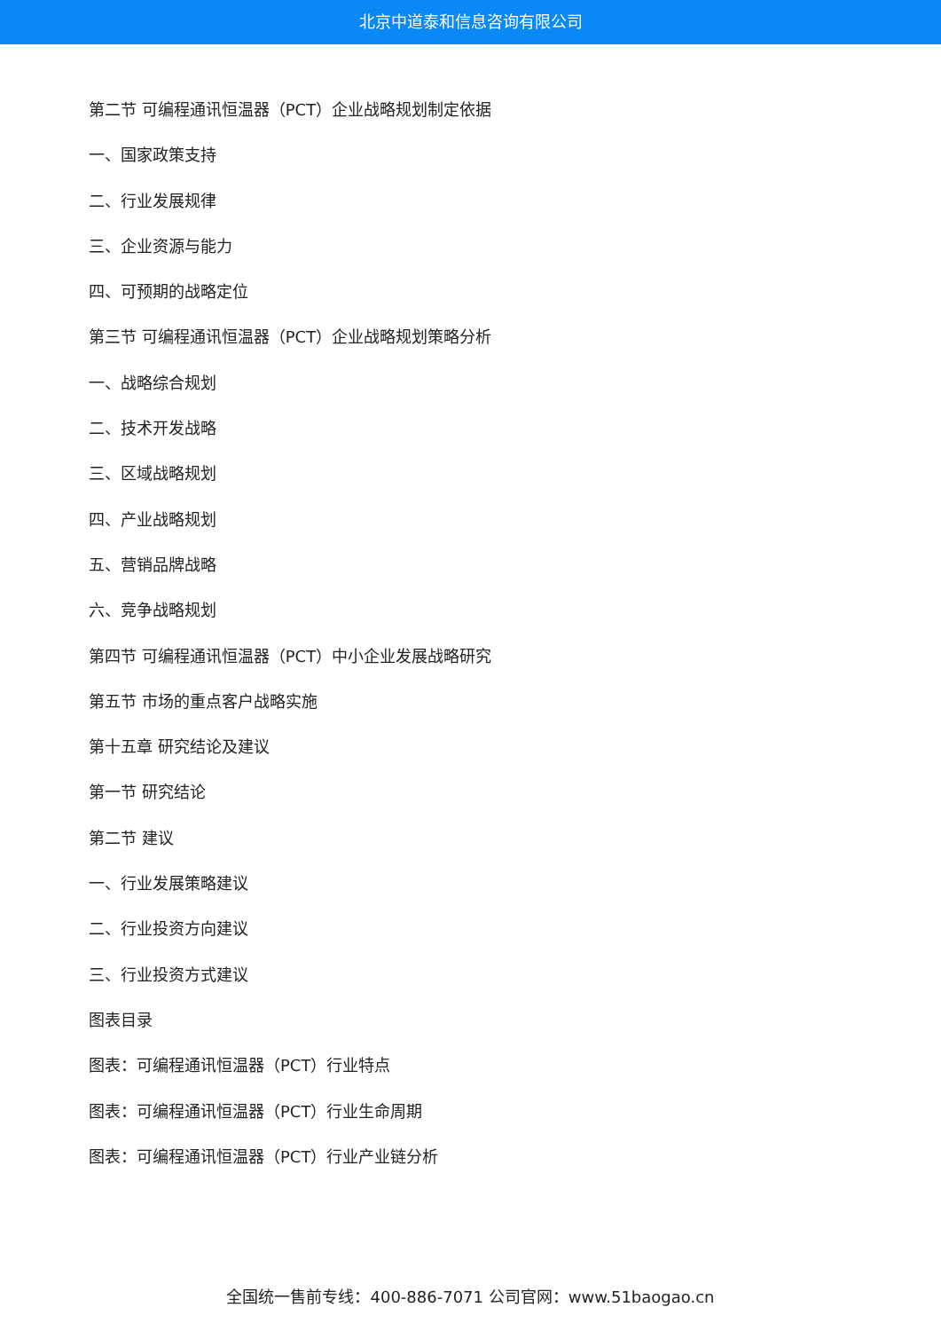北京中道泰和信息咨询有限公司
第二节 可编程通讯恒温器（PCT）企业战略规划制定依据
一、国家政策支持
二、行业发展规律
三、企业资源与能力
四、可预期的战略定位
第三节 可编程通讯恒温器（PCT）企业战略规划策略分析
一、战略综合规划
二、技术开发战略
三、区域战略规划
四、产业战略规划
五、营销品牌战略
六、竞争战略规划
第四节 可编程通讯恒温器（PCT）中小企业发展战略研究
第五节 市场的重点客户战略实施
第十五章 研究结论及建议
第一节 研究结论
第二节 建议
一、行业发展策略建议
二、行业投资方向建议
三、行业投资方式建议
图表目录
图表：可编程通讯恒温器（PCT）行业特点
图表：可编程通讯恒温器（PCT）行业生命周期
图表：可编程通讯恒温器（PCT）行业产业链分析
全国统一售前专线：400-886-7071 公司官网：www.51baogao.cn